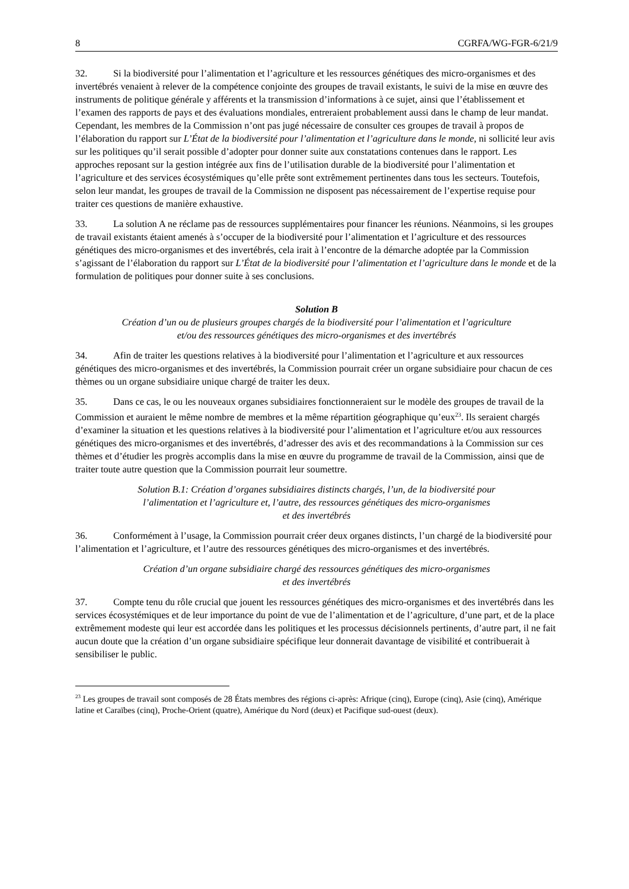8 CGRFA/WG-FGR-6/21/9
32. Si la biodiversité pour l’alimentation et l’agriculture et les ressources génétiques des micro-organismes et des invertébrés venaient à relever de la compétence conjointe des groupes de travail existants, le suivi de la mise en œuvre des instruments de politique générale y afférents et la transmission d’informations à ce sujet, ainsi que l’établissement et l’examen des rapports de pays et des évaluations mondiales, entreraient probablement aussi dans le champ de leur mandat. Cependant, les membres de la Commission n’ont pas jugé nécessaire de consulter ces groupes de travail à propos de l’élaboration du rapport sur L’État de la biodiversité pour l’alimentation et l’agriculture dans le monde, ni sollicité leur avis sur les politiques qu’il serait possible d’adopter pour donner suite aux constatations contenues dans le rapport. Les approches reposant sur la gestion intégrée aux fins de l’utilisation durable de la biodiversité pour l’alimentation et l’agriculture et des services écosystémiques qu’elle prête sont extrêmement pertinentes dans tous les secteurs. Toutefois, selon leur mandat, les groupes de travail de la Commission ne disposent pas nécessairement de l’expertise requise pour traiter ces questions de manière exhaustive.
33. La solution A ne réclame pas de ressources supplémentaires pour financer les réunions. Néanmoins, si les groupes de travail existants étaient amenés à s’occuper de la biodiversité pour l’alimentation et l’agriculture et des ressources génétiques des micro-organismes et des invertébrés, cela irait à l’encontre de la démarche adoptée par la Commission s’agissant de l’élaboration du rapport sur L’État de la biodiversité pour l’alimentation et l’agriculture dans le monde et de la formulation de politiques pour donner suite à ses conclusions.
Solution B
Création d’un ou de plusieurs groupes chargés de la biodiversité pour l’alimentation et l’agriculture
et/ou des ressources génétiques des micro-organismes et des invertébrés
34. Afin de traiter les questions relatives à la biodiversité pour l’alimentation et l’agriculture et aux ressources génétiques des micro-organismes et des invertébrés, la Commission pourrait créer un organe subsidiaire pour chacun de ces thèmes ou un organe subsidiaire unique chargé de traiter les deux.
35. Dans ce cas, le ou les nouveaux organes subsidiaires fonctionneraient sur le modèle des groupes de travail de la Commission et auraient le même nombre de membres et la même répartition géographique qu’eux<sup>23</sup>. Ils seraient chargés d’examiner la situation et les questions relatives à la biodiversité pour l’alimentation et l’agriculture et/ou aux ressources génétiques des micro-organismes et des invertébrés, d’adresser des avis et des recommandations à la Commission sur ces thèmes et d’étudier les progrès accomplis dans la mise en œuvre du programme de travail de la Commission, ainsi que de traiter toute autre question que la Commission pourrait leur soumettre.
Solution B.1: Création d’organes subsidiaires distincts chargés, l’un, de la biodiversité pour
l’alimentation et l’agriculture et, l’autre, des ressources génétiques des micro-organismes
et des invertébrés
36. Conformément à l’usage, la Commission pourrait créer deux organes distincts, l’un chargé de la biodiversité pour l’alimentation et l’agriculture, et l’autre des ressources génétiques des micro-organismes et des invertébrés.
Création d’un organe subsidiaire chargé des ressources génétiques des micro-organismes
et des invertébrés
37. Compte tenu du rôle crucial que jouent les ressources génétiques des micro-organismes et des invertébrés dans les services écosystémiques et de leur importance du point de vue de l’alimentation et de l’agriculture, d’une part, et de la place extrêmement modeste qui leur est accordée dans les politiques et les processus décisionnels pertinents, d’autre part, il ne fait aucun doute que la création d’un organe subsidiaire spécifique leur donnerait davantage de visibilité et contribuerait à sensibiliser le public.
<sup>23</sup> Les groupes de travail sont composés de 28 États membres des régions ci-après: Afrique (cinq), Europe (cinq), Asie (cinq), Amérique latine et Caraïbes (cinq), Proche-Orient (quatre), Amérique du Nord (deux) et Pacifique sud-ouest (deux).